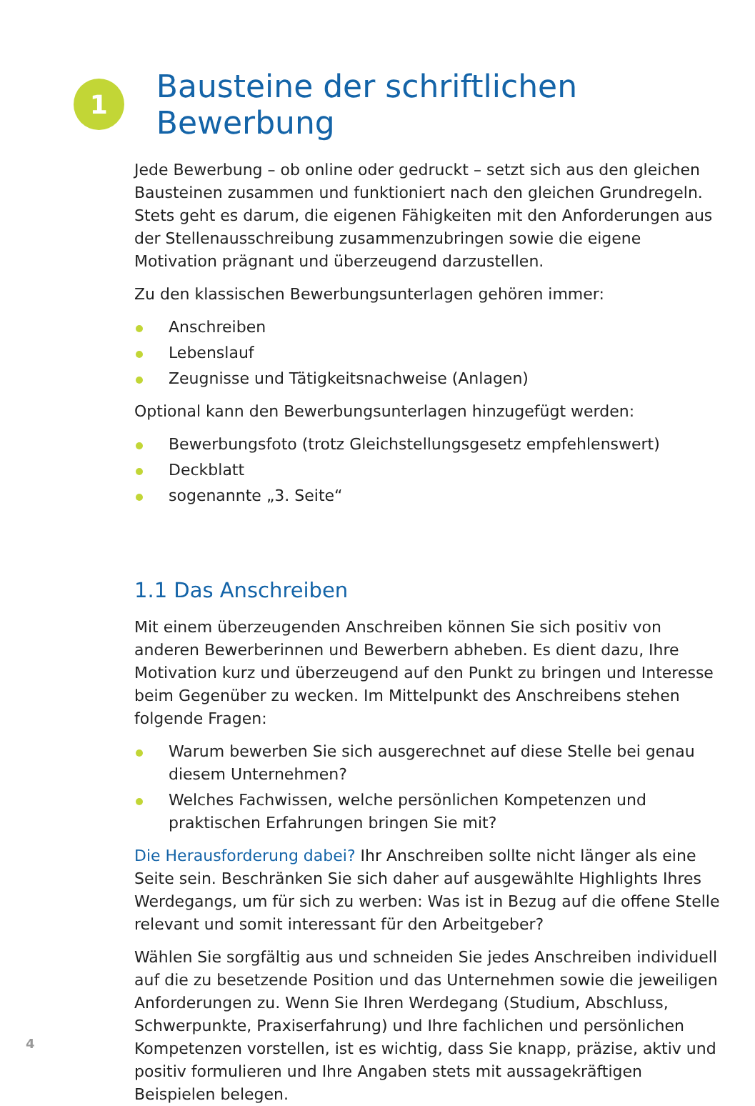1
Bausteine der schriftlichen Bewerbung
Jede Bewerbung – ob online oder gedruckt – setzt sich aus den gleichen Bausteinen zusammen und funktioniert nach den gleichen Grundregeln. Stets geht es darum, die eigenen Fähigkeiten mit den Anforderungen aus der Stellenausschreibung zusammenzubringen sowie die eigene Motivation prägnant und überzeugend darzustellen.
Zu den klassischen Bewerbungsunterlagen gehören immer:
Anschreiben
Lebenslauf
Zeugnisse und Tätigkeitsnachweise (Anlagen)
Optional kann den Bewerbungsunterlagen hinzugefügt werden:
Bewerbungsfoto (trotz Gleichstellungsgesetz empfehlenswert)
Deckblatt
sogenannte „3. Seite“
1.1 Das Anschreiben
Mit einem überzeugenden Anschreiben können Sie sich positiv von anderen Bewerberinnen und Bewerbern abheben. Es dient dazu, Ihre Motivation kurz und überzeugend auf den Punkt zu bringen und Interesse beim Gegenüber zu wecken. Im Mittelpunkt des Anschreibens stehen folgende Fragen:
Warum bewerben Sie sich ausgerechnet auf diese Stelle bei genau diesem Unternehmen?
Welches Fachwissen, welche persönlichen Kompetenzen und praktischen Erfahrungen bringen Sie mit?
Die Herausforderung dabei? Ihr Anschreiben sollte nicht länger als eine Seite sein. Beschränken Sie sich daher auf ausgewählte Highlights Ihres Werdegangs, um für sich zu werben: Was ist in Bezug auf die offene Stelle relevant und somit interessant für den Arbeitgeber?
Wählen Sie sorgfältig aus und schneiden Sie jedes Anschreiben individuell auf die zu besetzende Position und das Unternehmen sowie die jeweiligen Anforderungen zu. Wenn Sie Ihren Werdegang (Studium, Abschluss, Schwerpunkte, Praxiserfahrung) und Ihre fachlichen und persönlichen Kompetenzen vorstellen, ist es wichtig, dass Sie knapp, präzise, aktiv und positiv formulieren und Ihre Angaben stets mit aussagekräftigen Beispielen belegen.
4